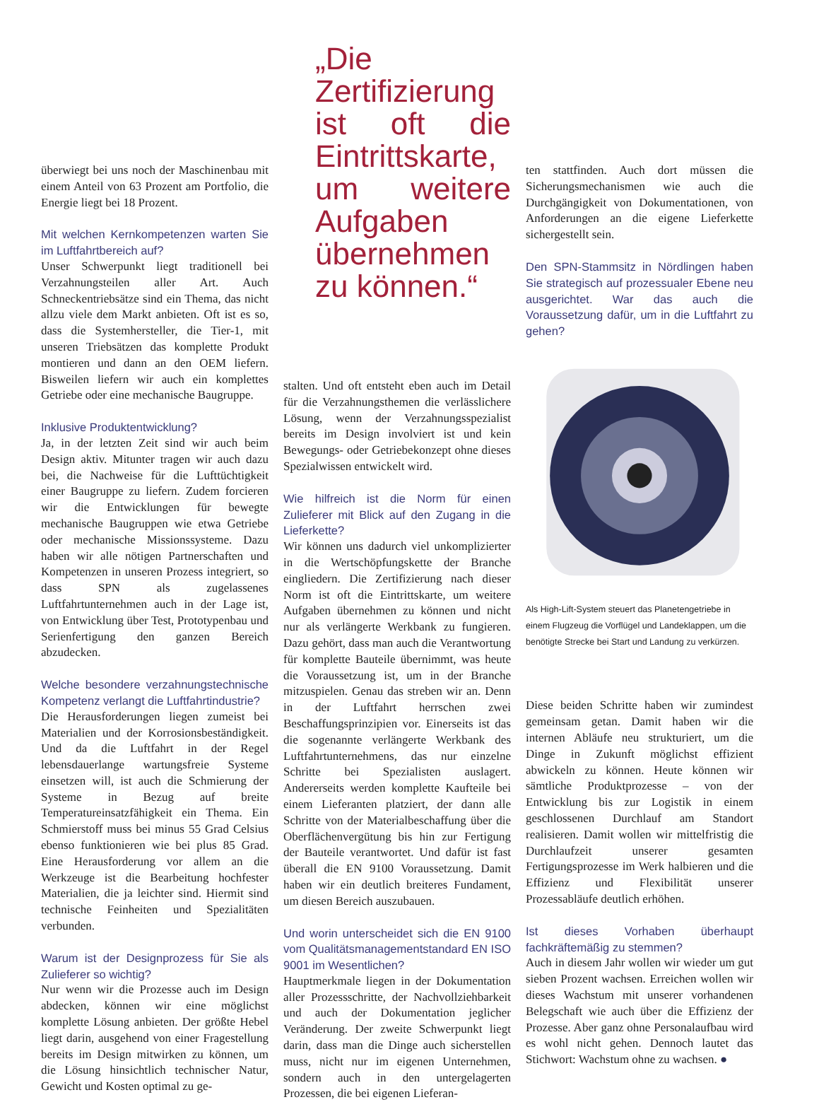überwiegt bei uns noch der Maschinenbau mit einem Anteil von 63 Prozent am Portfolio, die Energie liegt bei 18 Prozent.
Mit welchen Kernkompetenzen warten Sie im Luftfahrtbereich auf?
Unser Schwerpunkt liegt traditionell bei Verzahnungsteilen aller Art. Auch Schneckentriebsätze sind ein Thema, das nicht allzu viele dem Markt anbieten. Oft ist es so, dass die Systemhersteller, die Tier-1, mit unseren Triebsätzen das komplette Produkt montieren und dann an den OEM liefern. Bisweilen liefern wir auch ein komplettes Getriebe oder eine mechanische Baugruppe.
Inklusive Produktentwicklung?
Ja, in der letzten Zeit sind wir auch beim Design aktiv. Mitunter tragen wir auch dazu bei, die Nachweise für die Lufttüchtigkeit einer Baugruppe zu liefern. Zudem forcieren wir die Entwicklungen für bewegte mechanische Baugruppen wie etwa Getriebe oder mechanische Missionssysteme. Dazu haben wir alle nötigen Partnerschaften und Kompetenzen in unseren Prozess integriert, so dass SPN als zugelassenes Luftfahrtunternehmen auch in der Lage ist, von Entwicklung über Test, Prototypenbau und Serienfertigung den ganzen Bereich abzudecken.
Welche besondere verzahnungstechnische Kompetenz verlangt die Luftfahrtindustrie?
Die Herausforderungen liegen zumeist bei Materialien und der Korrosionsbeständigkeit. Und da die Luftfahrt in der Regel lebensdauerlange wartungsfreie Systeme einsetzen will, ist auch die Schmierung der Systeme in Bezug auf breite Temperatureinsatzfähigkeit ein Thema. Ein Schmierstoff muss bei minus 55 Grad Celsius ebenso funktionieren wie bei plus 85 Grad. Eine Herausforderung vor allem an die Werkzeuge ist die Bearbeitung hochfester Materialien, die ja leichter sind. Hiermit sind technische Feinheiten und Spezialitäten verbunden.
Warum ist der Designprozess für Sie als Zulieferer so wichtig?
Nur wenn wir die Prozesse auch im Design abdecken, können wir eine möglichst komplette Lösung anbieten. Der größte Hebel liegt darin, ausgehend von einer Fragestellung bereits im Design mitwirken zu können, um die Lösung hinsichtlich technischer Natur, Gewicht und Kosten optimal zu ge-
„Die Zertifizierung ist oft die Eintrittskarte, um weitere Aufgaben übernehmen zu können.“
stalten. Und oft entsteht eben auch im Detail für die Verzahnungsthemen die verlässlichere Lösung, wenn der Verzahnungsspezialist bereits im Design involviert ist und kein Bewegungs- oder Getriebekonzept ohne dieses Spezialwissen entwickelt wird.
Wie hilfreich ist die Norm für einen Zulieferer mit Blick auf den Zugang in die Lieferkette?
Wir können uns dadurch viel unkomplizierter in die Wertschöpfungskette der Branche eingliedern. Die Zertifizierung nach dieser Norm ist oft die Eintrittskarte, um weitere Aufgaben übernehmen zu können und nicht nur als verlängerte Werkbank zu fungieren. Dazu gehört, dass man auch die Verantwortung für komplette Bauteile übernimmt, was heute die Voraussetzung ist, um in der Branche mitzuspielen. Genau das streben wir an. Denn in der Luftfahrt herrschen zwei Beschaffungsprinzipien vor. Einerseits ist das die sogenannte verlängerte Werkbank des Luftfahrtunternehmens, das nur einzelne Schritte bei Spezialisten auslagert. Andererseits werden komplette Kaufteile bei einem Lieferanten platziert, der dann alle Schritte von der Materialbeschaffung über die Oberflächenvergütung bis hin zur Fertigung der Bauteile verantwortet. Und dafür ist fast überall die EN 9100 Voraussetzung. Damit haben wir ein deutlich breiteres Fundament, um diesen Bereich auszubauen.
Und worin unterscheidet sich die EN 9100 vom Qualitätsmanagementstandard EN ISO 9001 im Wesentlichen?
Hauptmerkmale liegen in der Dokumentation aller Prozessschritte, der Nachvollziehbarkeit und auch der Dokumentation jeglicher Veränderung. Der zweite Schwerpunkt liegt darin, dass man die Dinge auch sicherstellen muss, nicht nur im eigenen Unternehmen, sondern auch in den untergelagerten Prozessen, die bei eigenen Lieferan-
ten stattfinden. Auch dort müssen die Sicherungsmechanismen wie auch die Durchgängigkeit von Dokumentationen, von Anforderungen an die eigene Lieferkette sichergestellt sein.
Den SPN-Stammsitz in Nördlingen haben Sie strategisch auf prozessualer Ebene neu ausgerichtet. War das auch die Voraussetzung dafür, um in die Luftfahrt zu gehen?
Als High-Lift-System steuert das Planetengetriebe in einem Flugzeug die Vorflügel und Landeklappen, um die benötigte Strecke bei Start und Landung zu verkürzen.
Diese beiden Schritte haben wir zumindest gemeinsam getan. Damit haben wir die internen Abläufe neu strukturiert, um die Dinge in Zukunft möglichst effizient abwickeln zu können. Heute können wir sämtliche Produktprozesse – von der Entwicklung bis zur Logistik in einem geschlossenen Durchlauf am Standort realisieren. Damit wollen wir mittelfristig die Durchlaufzeit unserer gesamten Fertigungsprozesse im Werk halbieren und die Effizienz und Flexibilität unserer Prozessabläufe deutlich erhöhen.
Ist dieses Vorhaben überhaupt fachkräftemäßig zu stemmen?
Auch in diesem Jahr wollen wir wieder um gut sieben Prozent wachsen. Erreichen wollen wir dieses Wachstum mit unserer vorhandenen Belegschaft wie auch über die Effizienz der Prozesse. Aber ganz ohne Personalaufbau wird es wohl nicht gehen. Dennoch lautet das Stichwort: Wachstum ohne zu wachsen. ●